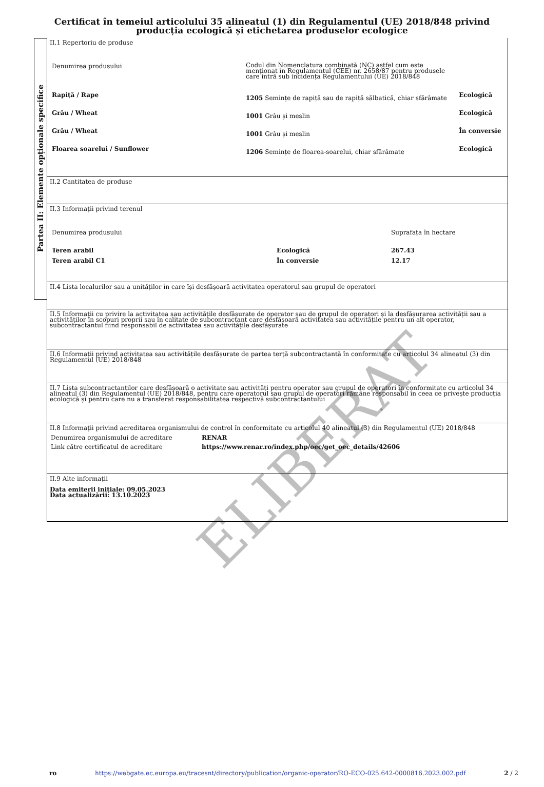Certificat în temeiul articolului 35 alineatul (1) din Regulamentul (UE) 2018/848 privind producția ecologică și etichetarea produselor ecologice
Partea II: Elemente opționale specifice
II.1 Repertoriu de produse
| Denumirea produsului | Codul din Nomenclatura combinată (NC) astfel cum este menționat în Regulamentul (CEE) nr. 2658/87 pentru produsele care intră sub incidența Regulamentului (UE) 2018/848 | |
| Rapiță / Rape | 1205 Semințe de rapiță sau de rapiță sălbatică, chiar sfărâmate | Ecologică |
| Grâu / Wheat | 1001 Grâu și meslin | Ecologică |
| Grâu / Wheat | 1001 Grâu și meslin | În conversie |
| Floarea soarelui / Sunflower | 1206 Semințe de floarea-soarelui, chiar sfărâmate | Ecologică |
II.2 Cantitatea de produse
II.3 Informații privind terenul
| Denumirea produsului | | Suprafața în hectare |
| Teren arabil | Ecologică | 267.43 |
| Teren arabil C1 | În conversie | 12.17 |
II.4 Lista localurilor sau a unităților în care își desfășoară activitatea operatorul sau grupul de operatori
II.5 Informații cu privire la activitatea sau activitățile desfășurate de operator sau de grupul de operatori și la desfășurarea activității sau a activităților în scopuri proprii sau în calitate de subcontractant care desfășoară activitatea sau activitățile pentru un alt operator, subcontractantul fiind responsabil de activitatea sau activitățile desfășurate
II.6 Informații privind activitatea sau activitățile desfășurate de partea terță subcontractantă în conformitate cu articolul 34 alineatul (3) din Regulamentul (UE) 2018/848
II.7 Lista subcontractanților care desfășoară o activitate sau activități pentru operator sau grupul de operatori în conformitate cu articolul 34 alineatul (3) din Regulamentul (UE) 2018/848, pentru care operatorul sau grupul de operatori rămâne responsabil în ceea ce privește producția ecologică și pentru care nu a transferat responsabilitatea respectivă subcontractantului
II.8 Informații privind acreditarea organismului de control în conformitate cu articolul 40 alineatul (3) din Regulamentul (UE) 2018/848
| Denumirea organismului de acreditare | RENAR |
| Link către certificatul de acreditare | https://www.renar.ro/index.php/oec/get_oec_details/42606 |
II.9 Alte informații
Data emiterii inițiale: 09.05.2023
Data actualizării: 13.10.2023
ELIBERAT
ro https://webgate.ec.europa.eu/tracesnt/directory/publication/organic-operator/RO-ECO-025.642-0000816.2023.002.pdf 2 / 2